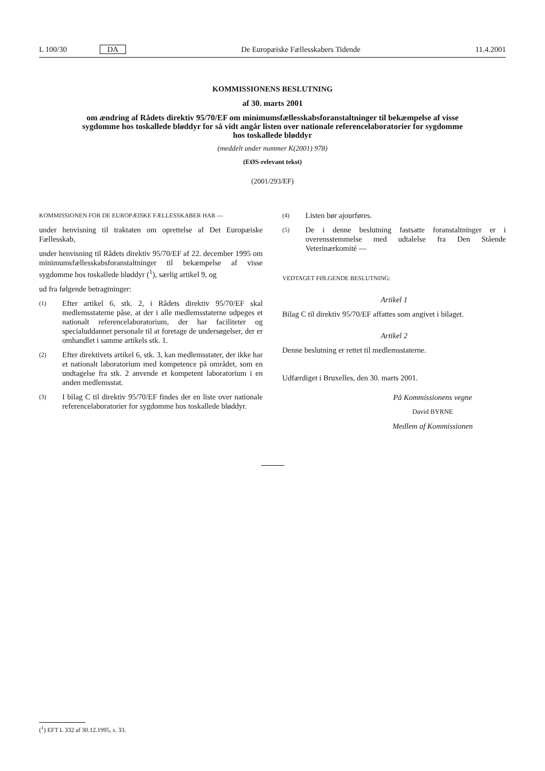L 100/30 DA De Europæiske Fællesskabers Tidende
11.4.2001
KOMMISSIONENS BESLUTNING
af 30. marts 2001
om ændring af Rådets direktiv 95/70/EF om minimumsfællesskabsforanstaltninger til bekæmpelse af visse sygdomme hos toskallede bløddyr for så vidt angår listen over nationale referencelaboratorier for sygdomme hos toskallede bløddyr
(meddelt under nummer K(2001) 978)
(EØS-relevant tekst)
(2001/293/EF)
KOMMISSIONEN FOR DE EUROPÆISKE FÆLLESSKABER HAR —
under henvisning til traktaten om oprettelse af Det Europæiske Fællesskab,
under henvisning til Rådets direktiv 95/70/EF af 22. december 1995 om minimumsfællesskabsforanstaltninger til bekæmpelse af visse sygdomme hos toskallede bløddyr (<sup>1</sup>), særlig artikel 9, og
ud fra følgende betragtninger:
(1)
Efter artikel 6, stk. 2, i Rådets direktiv 95/70/EF skal medlemsstaterne påse, at der i alle medlemsstaterne udpeges et nationalt referencelaboratorium, der har faciliteter og specialuddannet personale til at foretage de undersøgelser, der er omhandlet i samme artikels stk. 1.
(2)
Efter direktivets artikel 6, stk. 3, kan medlemsstater, der ikke har et nationalt laboratorium med kompetence på området, som en undtagelse fra stk. 2 anvende et kompetent laboratorium i en anden medlemsstat.
(3)
I bilag C til direktiv 95/70/EF findes der en liste over nationale referencelaboratorier for sygdomme hos toskallede bløddyr.
(4)
Listen bør ajourføres.
(5)
De i denne beslutning fastsatte foranstaltninger er i overensstemmelse med udtalelse fra Den Stående Veterinærkomité —
VEDTAGET FØLGENDE BESLUTNING:
Artikel 1
Bilag C til direktiv 95/70/EF affattes som angivet i bilaget.
Artikel 2
Denne beslutning er rettet til medlemsstaterne.
Udfærdiget i Bruxelles, den 30. marts 2001.
På Kommissionens vegne
David BYRNE
Medlem af Kommissionen
(<sup>1</sup>) EFT L 332 af 30.12.1995, s. 33.